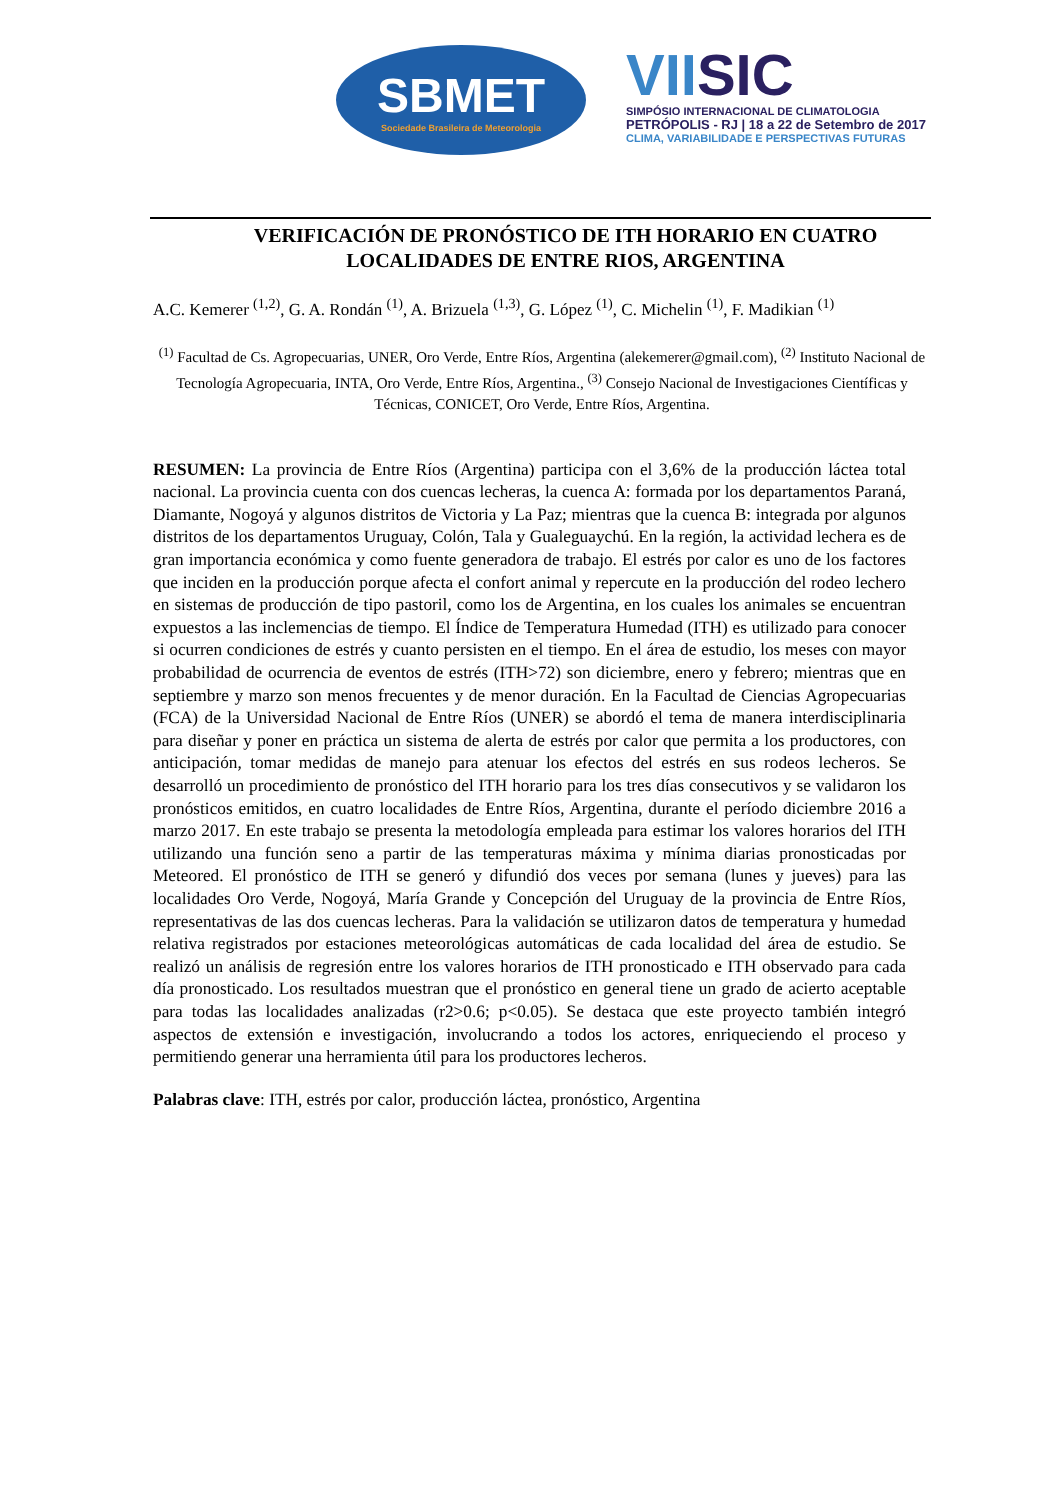SBMET
Sociedade Brasileira de Meteorologia
VIISIC
SIMPÓSIO INTERNACIONAL DE CLIMATOLOGIA
PETRÓPOLIS - RJ | 18 a 22 de Setembro de 2017
CLIMA, VARIABILIDADE E PERSPECTIVAS FUTURAS
VERIFICACIÓN DE PRONÓSTICO DE ITH HORARIO EN CUATRO LOCALIDADES DE ENTRE RIOS, ARGENTINA
A.C. Kemerer <sup>(1,2)</sup>, G. A. Rondán <sup>(1)</sup>, A. Brizuela <sup>(1,3)</sup>, G. López <sup>(1)</sup>, C. Michelin <sup>(1)</sup>, F. Madikian <sup>(1)</sup>
<sup>(1)</sup> Facultad de Cs. Agropecuarias, UNER, Oro Verde, Entre Ríos, Argentina (alekemerer@gmail.com), <sup>(2)</sup> Instituto Nacional de Tecnología Agropecuaria, INTA, Oro Verde, Entre Ríos, Argentina., <sup>(3)</sup> Consejo Nacional de Investigaciones Científicas y Técnicas, CONICET, Oro Verde, Entre Ríos, Argentina.
RESUMEN: La provincia de Entre Ríos (Argentina) participa con el 3,6% de la producción láctea total nacional. La provincia cuenta con dos cuencas lecheras, la cuenca A: formada por los departamentos Paraná, Diamante, Nogoyá y algunos distritos de Victoria y La Paz; mientras que la cuenca B: integrada por algunos distritos de los departamentos Uruguay, Colón, Tala y Gualeguaychú. En la región, la actividad lechera es de gran importancia económica y como fuente generadora de trabajo. El estrés por calor es uno de los factores que inciden en la producción porque afecta el confort animal y repercute en la producción del rodeo lechero en sistemas de producción de tipo pastoril, como los de Argentina, en los cuales los animales se encuentran expuestos a las inclemencias de tiempo. El Índice de Temperatura Humedad (ITH) es utilizado para conocer si ocurren condiciones de estrés y cuanto persisten en el tiempo. En el área de estudio, los meses con mayor probabilidad de ocurrencia de eventos de estrés (ITH>72) son diciembre, enero y febrero; mientras que en septiembre y marzo son menos frecuentes y de menor duración. En la Facultad de Ciencias Agropecuarias (FCA) de la Universidad Nacional de Entre Ríos (UNER) se abordó el tema de manera interdisciplinaria para diseñar y poner en práctica un sistema de alerta de estrés por calor que permita a los productores, con anticipación, tomar medidas de manejo para atenuar los efectos del estrés en sus rodeos lecheros. Se desarrolló un procedimiento de pronóstico del ITH horario para los tres días consecutivos y se validaron los pronósticos emitidos, en cuatro localidades de Entre Ríos, Argentina, durante el período diciembre 2016 a marzo 2017. En este trabajo se presenta la metodología empleada para estimar los valores horarios del ITH utilizando una función seno a partir de las temperaturas máxima y mínima diarias pronosticadas por Meteored. El pronóstico de ITH se generó y difundió dos veces por semana (lunes y jueves) para las localidades Oro Verde, Nogoyá, María Grande y Concepción del Uruguay de la provincia de Entre Ríos, representativas de las dos cuencas lecheras. Para la validación se utilizaron datos de temperatura y humedad relativa registrados por estaciones meteorológicas automáticas de cada localidad del área de estudio. Se realizó un análisis de regresión entre los valores horarios de ITH pronosticado e ITH observado para cada día pronosticado. Los resultados muestran que el pronóstico en general tiene un grado de acierto aceptable para todas las localidades analizadas (r2>0.6; p<0.05). Se destaca que este proyecto también integró aspectos de extensión e investigación, involucrando a todos los actores, enriqueciendo el proceso y permitiendo generar una herramienta útil para los productores lecheros.
Palabras clave: ITH, estrés por calor, producción láctea, pronóstico, Argentina